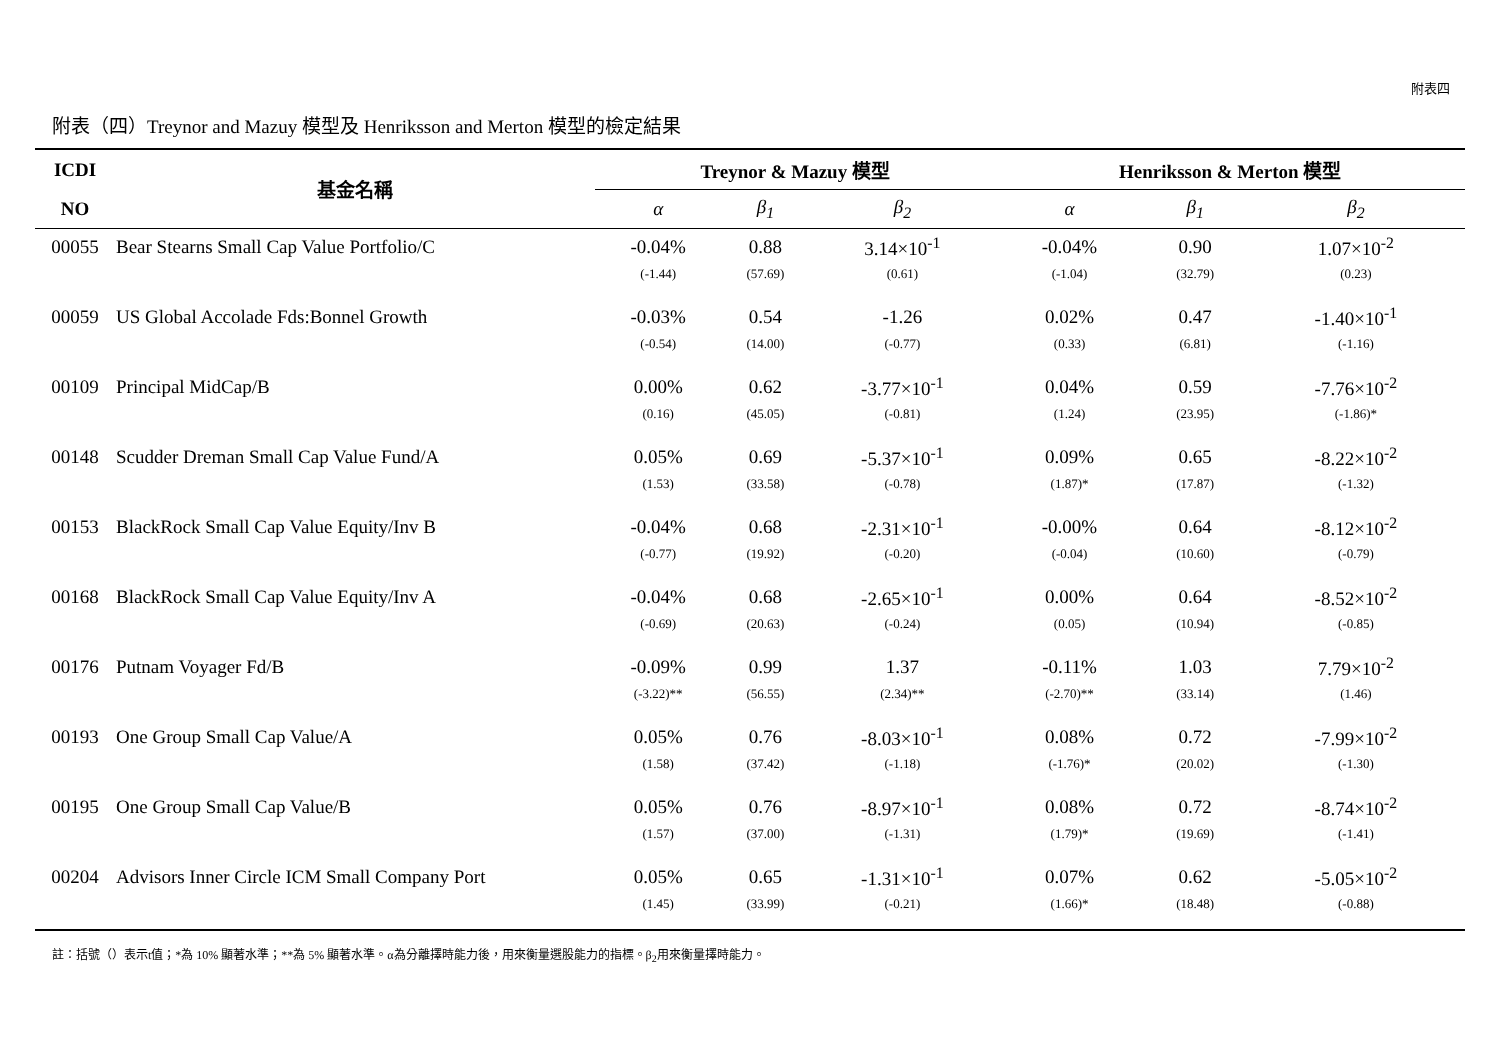附表四
附表（四）Treynor and Mazuy 模型及 Henriksson and Merton 模型的檢定結果
| ICDI | 基金名稱 | Treynor & Mazuy 模型 | | | Henriksson & Merton 模型 | | |
| --- | --- | --- | --- | --- | --- | --- | --- |
| NO | | α | β<sub>1</sub> | β<sub>2</sub> | α | β<sub>1</sub> | β<sub>2</sub> |
| 00055 | Bear Stearns Small Cap Value Portfolio/C | -0.04% | 0.88 | 3.14×10<sup>-1</sup> | -0.04% | 0.90 | 1.07×10<sup>-2</sup> |
| | | (-1.44) | (57.69) | (0.61) | (-1.04) | (32.79) | (0.23) |
| 00059 | US Global Accolade Fds:Bonnel Growth | -0.03% | 0.54 | -1.26 | 0.02% | 0.47 | -1.40×10<sup>-1</sup> |
| | | (-0.54) | (14.00) | (-0.77) | (0.33) | (6.81) | (-1.16) |
| 00109 | Principal MidCap/B | 0.00% | 0.62 | -3.77×10<sup>-1</sup> | 0.04% | 0.59 | -7.76×10<sup>-2</sup> |
| | | (0.16) | (45.05) | (-0.81) | (1.24) | (23.95) | (-1.86)* |
| 00148 | Scudder Dreman Small Cap Value Fund/A | 0.05% | 0.69 | -5.37×10<sup>-1</sup> | 0.09% | 0.65 | -8.22×10<sup>-2</sup> |
| | | (1.53) | (33.58) | (-0.78) | (1.87)* | (17.87) | (-1.32) |
| 00153 | BlackRock Small Cap Value Equity/Inv B | -0.04% | 0.68 | -2.31×10<sup>-1</sup> | -0.00% | 0.64 | -8.12×10<sup>-2</sup> |
| | | (-0.77) | (19.92) | (-0.20) | (-0.04) | (10.60) | (-0.79) |
| 00168 | BlackRock Small Cap Value Equity/Inv A | -0.04% | 0.68 | -2.65×10<sup>-1</sup> | 0.00% | 0.64 | -8.52×10<sup>-2</sup> |
| | | (-0.69) | (20.63) | (-0.24) | (0.05) | (10.94) | (-0.85) |
| 00176 | Putnam Voyager Fd/B | -0.09% | 0.99 | 1.37 | -0.11% | 1.03 | 7.79×10<sup>-2</sup> |
| | | (-3.22)** | (56.55) | (2.34)** | (-2.70)** | (33.14) | (1.46) |
| 00193 | One Group Small Cap Value/A | 0.05% | 0.76 | -8.03×10<sup>-1</sup> | 0.08% | 0.72 | -7.99×10<sup>-2</sup> |
| | | (1.58) | (37.42) | (-1.18) | (-1.76)* | (20.02) | (-1.30) |
| 00195 | One Group Small Cap Value/B | 0.05% | 0.76 | -8.97×10<sup>-1</sup> | 0.08% | 0.72 | -8.74×10<sup>-2</sup> |
| | | (1.57) | (37.00) | (-1.31) | (1.79)* | (19.69) | (-1.41) |
| 00204 | Advisors Inner Circle ICM Small Company Port | 0.05% | 0.65 | -1.31×10<sup>-1</sup> | 0.07% | 0.62 | -5.05×10<sup>-2</sup> |
| | | (1.45) | (33.99) | (-0.21) | (1.66)* | (18.48) | (-0.88) |
註：括號（）表示t值；*為 10% 顯著水準；**為 5% 顯著水準。α為分離擇時能力後，用來衡量選股能力的指標。β<sub>2</sub>用來衡量擇時能力。